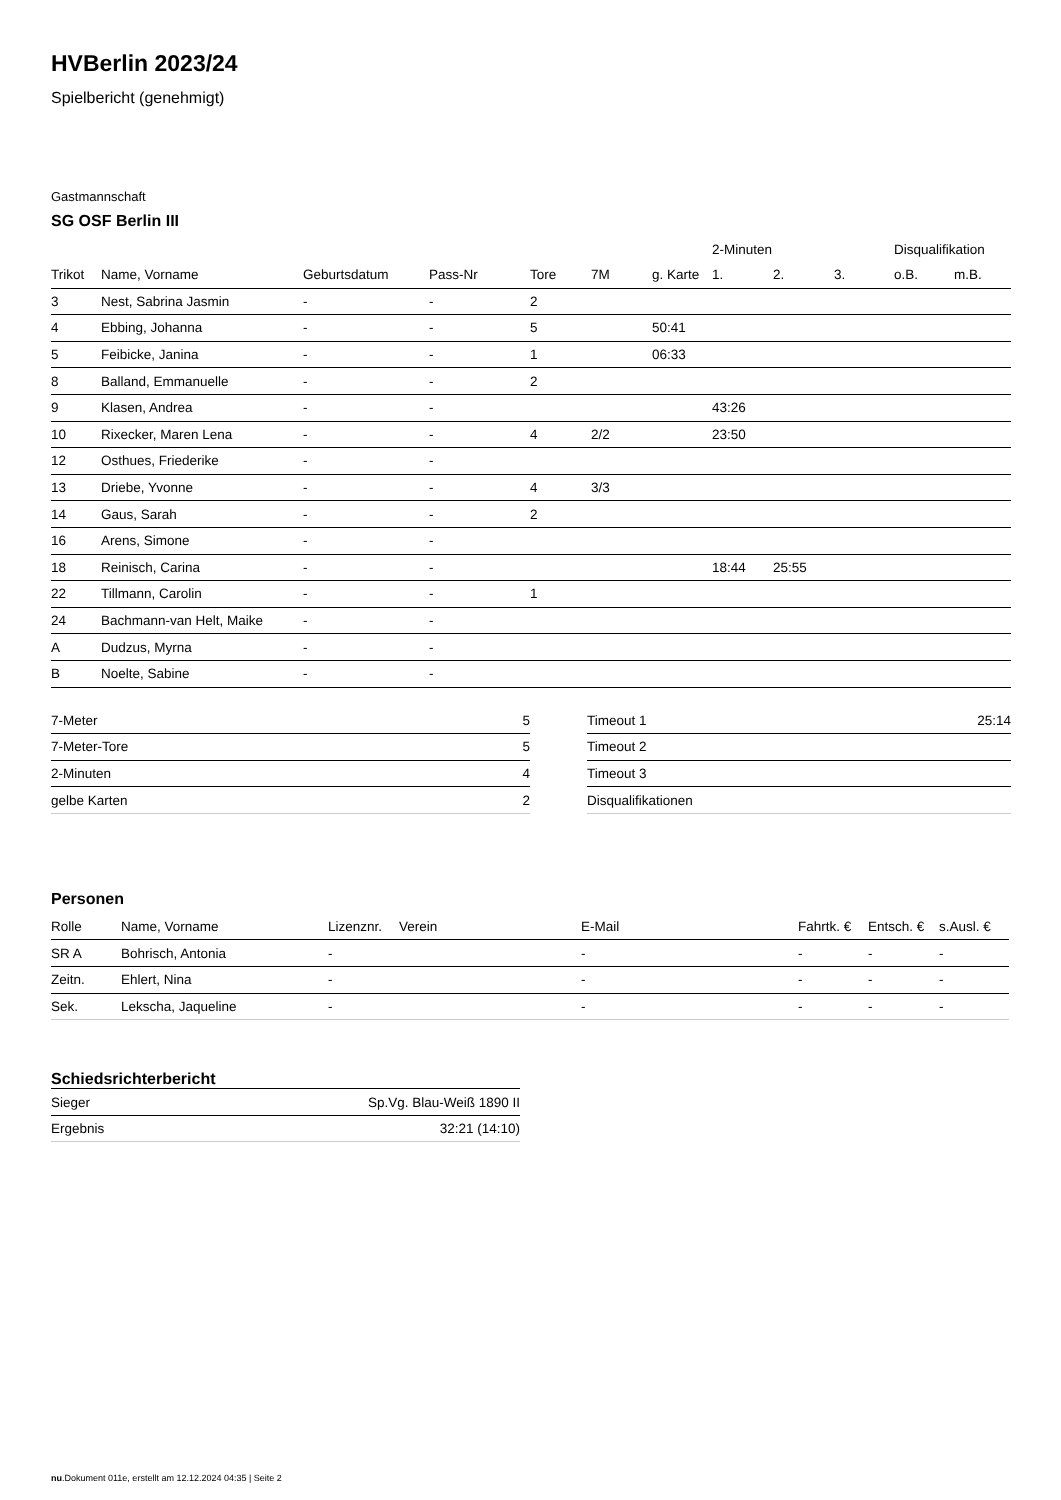HVBerlin 2023/24
Spielbericht (genehmigt)
Gastmannschaft
SG OSF Berlin III
| | | | | | | | 2-Minuten | | | Disqualifikation | |
| --- | --- | --- | --- | --- | --- | --- | --- | --- | --- | --- | --- |
| Trikot | Name, Vorname | Geburtsdatum | Pass-Nr | Tore | 7M | g. Karte | 1. | 2. | 3. | o.B. | m.B. |
| 3 | Nest, Sabrina Jasmin | - | - | 2 | | | | | | | |
| 4 | Ebbing, Johanna | - | - | 5 | | 50:41 | | | | | |
| 5 | Feibicke, Janina | - | - | 1 | | 06:33 | | | | | |
| 8 | Balland, Emmanuelle | - | - | 2 | | | | | | | |
| 9 | Klasen, Andrea | - | - | | | | 43:26 | | | | |
| 10 | Rixecker, Maren Lena | - | - | 4 | 2/2 | | 23:50 | | | | |
| 12 | Osthues, Friederike | - | - | | | | | | | | |
| 13 | Driebe, Yvonne | - | - | 4 | 3/3 | | | | | | |
| 14 | Gaus, Sarah | - | - | 2 | | | | | | | |
| 16 | Arens, Simone | - | - | | | | | | | | |
| 18 | Reinisch, Carina | - | - | | | | 18:44 | 25:55 | | | |
| 22 | Tillmann, Carolin | - | - | 1 | | | | | | | |
| 24 | Bachmann-van Helt, Maike | - | - | | | | | | | | |
| A | Dudzus, Myrna | - | - | | | | | | | | |
| B | Noelte, Sabine | - | - | | | | | | | | |
| 7-Meter | 5 |
| 7-Meter-Tore | 5 |
| 2-Minuten | 4 |
| gelbe Karten | 2 |
| Timeout 1 | 25:14 |
| Timeout 2 | |
| Timeout 3 | |
| Disqualifikationen | |
Personen
| Rolle | Name, Vorname | Lizenznr. | Verein | E-Mail | Fahrtk. € | Entsch. € | s.Ausl. € |
| --- | --- | --- | --- | --- | --- | --- | --- |
| SR A | Bohrisch, Antonia | - | | - | - | - | - |
| Zeitn. | Ehlert, Nina | - | | - | - | - | - |
| Sek. | Lekscha, Jaqueline | - | | - | - | - | - |
Schiedsrichterbericht
| Sieger | Sp.Vg. Blau-Weiß 1890 II |
| Ergebnis | 32:21 (14:10) |
nu.Dokument 011e, erstellt am 12.12.2024 04:35 | Seite 2